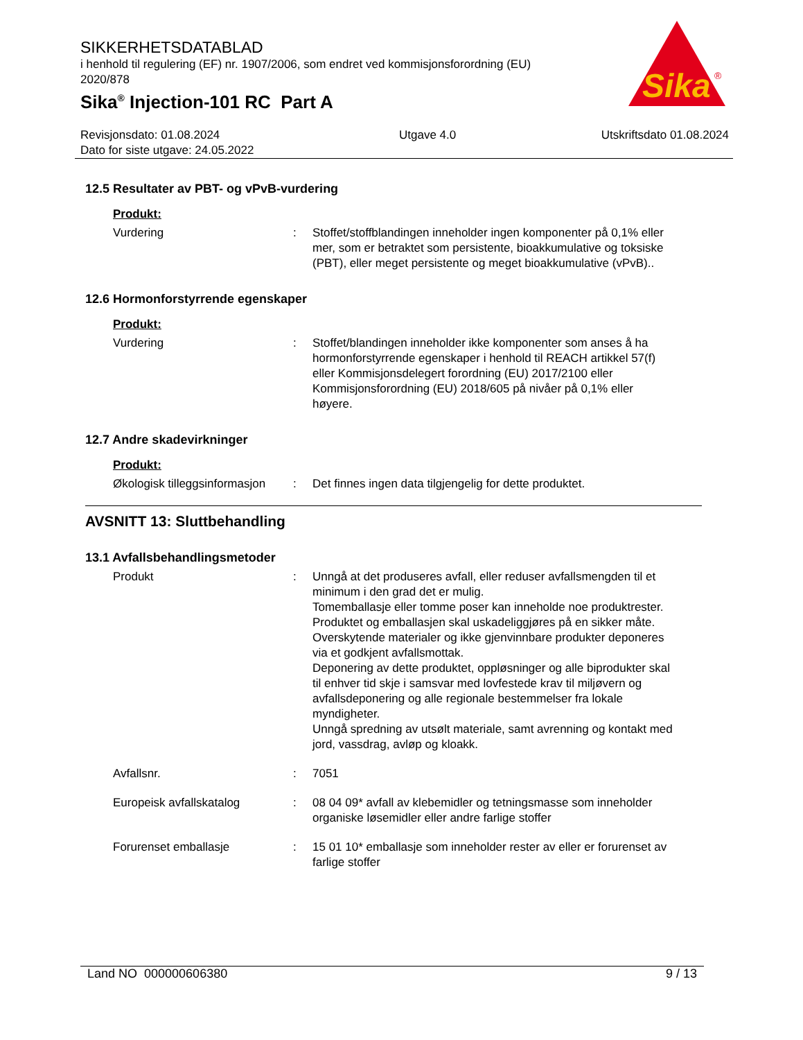SIKKERHETSDATABLAD
i henhold til regulering (EF) nr. 1907/2006, som endret ved kommisjonsforordning (EU) 2020/878
Sika<sup>®</sup> Injection-101 RC Part A
Sika
®
Revisjonsdato: 01.08.2024
Dato for siste utgave: 24.05.2022
Utgave 4.0 Utskriftsdato 01.08.2024
12.5 Resultater av PBT- og vPvB-vurdering
Produkt:
Vurdering : Stoffet/stoffblandingen inneholder ingen komponenter på 0,1% eller mer, som er betraktet som persistente, bioakkumulative og toksiske (PBT), eller meget persistente og meget bioakkumulative (vPvB)..
12.6 Hormonforstyrrende egenskaper
Produkt:
Vurdering : Stoffet/blandingen inneholder ikke komponenter som anses å ha hormonforstyrrende egenskaper i henhold til REACH artikkel 57(f) eller Kommisjonsdelegert forordning (EU) 2017/2100 eller Kommisjonsforordning (EU) 2018/605 på nivåer på 0,1% eller høyere.
12.7 Andre skadevirkninger
Produkt:
Økologisk tilleggsinformasjon
: Det finnes ingen data tilgjengelig for dette produktet.
AVSNITT 13: Sluttbehandling
13.1 Avfallsbehandlingsmetoder
Produkt : Unngå at det produseres avfall, eller reduser avfallsmengden til et minimum i den grad det er mulig.
Tomemballasje eller tomme poser kan inneholde noe produktrester.
Produktet og emballasjen skal uskadeliggjøres på en sikker måte.
Overskytende materialer og ikke gjenvinnbare produkter deponeres via et godkjent avfallsmottak.
Deponering av dette produktet, oppløsninger og alle biprodukter skal til enhver tid skje i samsvar med lovfestede krav til miljøvern og avfallsdeponering og alle regionale bestemmelser fra lokale myndigheter.
Unngå spredning av utsølt materiale, samt avrenning og kontakt med jord, vassdrag, avløp og kloakk.
Avfallsnr. : 7051
Europeisk avfallskatalog : 08 04 09* avfall av klebemidler og tetningsmasse som inneholder organiske løsemidler eller andre farlige stoffer
Forurenset emballasje : 15 01 10* emballasje som inneholder rester av eller er forurenset av farlige stoffer
Land NO 000000606380 9 / 13